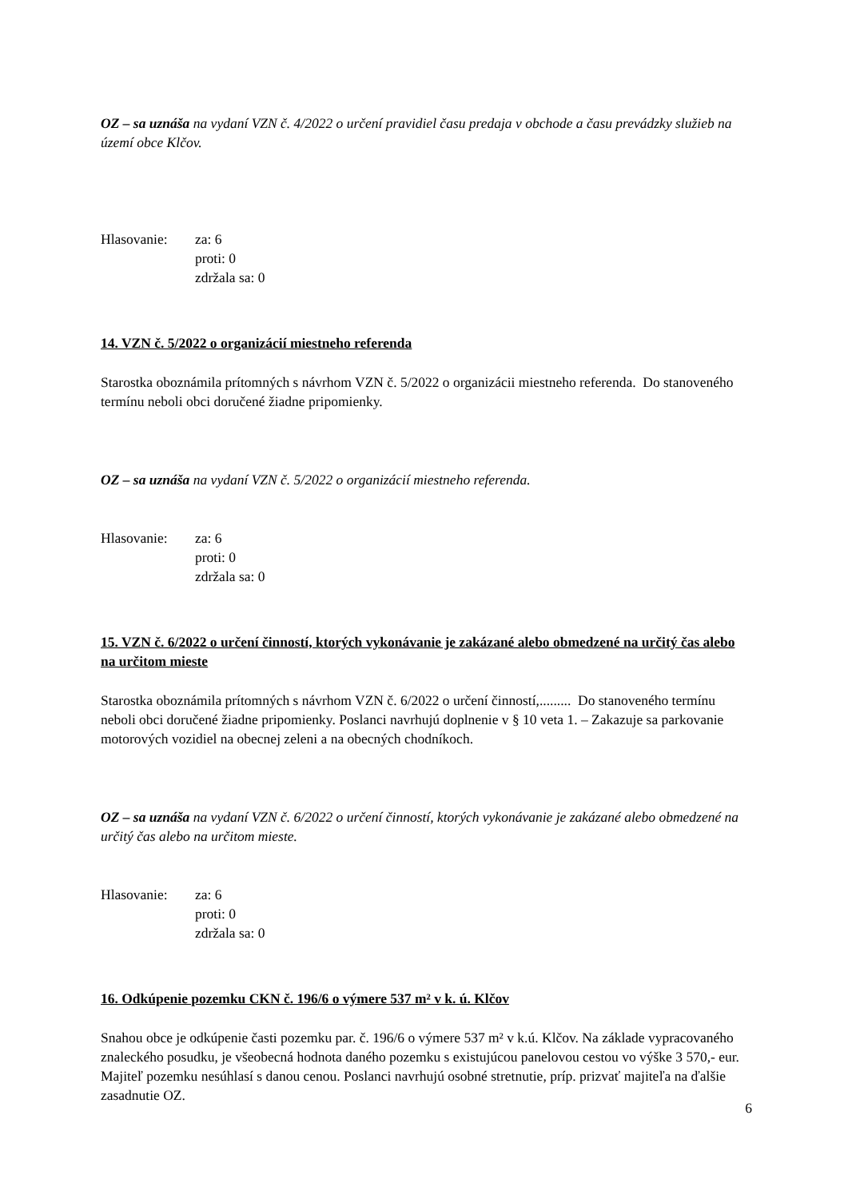OZ – sa uznáša na vydaní VZN č. 4/2022 o určení pravidiel času predaja v obchode a času prevádzky služieb na území obce Klčov.
Hlasovanie: za: 6
proti: 0
zdržala sa: 0
14. VZN č. 5/2022 o organizácií miestneho referenda
Starostka oboznámila prítomných s návrhom VZN č. 5/2022 o organizácii miestneho referenda. Do stanoveného termínu neboli obci doručené žiadne pripomienky.
OZ – sa uznáša na vydaní VZN č. 5/2022 o organizácií miestneho referenda.
Hlasovanie: za: 6
proti: 0
zdržala sa: 0
15. VZN č. 6/2022 o určení činností, ktorých vykonávanie je zakázané alebo obmedzené na určitý čas alebo na určitom mieste
Starostka oboznámila prítomných s návrhom VZN č. 6/2022 o určení činností,......... Do stanoveného termínu neboli obci doručené žiadne pripomienky. Poslanci navrhujú doplnenie v § 10 veta 1. – Zakazuje sa parkovanie motorových vozidiel na obecnej zeleni a na obecných chodníkoch.
OZ – sa uznáša na vydaní VZN č. 6/2022 o určení činností, ktorých vykonávanie je zakázané alebo obmedzené na určitý čas alebo na určitom mieste.
Hlasovanie: za: 6
proti: 0
zdržala sa: 0
16. Odkúpenie pozemku CKN č. 196/6 o výmere 537 m² v k. ú. Klčov
Snahou obce je odkúpenie časti pozemku par. č. 196/6 o výmere 537 m² v k.ú. Klčov. Na základe vypracovaného znaleckého posudku, je všeobecná hodnota daného pozemku s existujúcou panelovou cestou vo výške 3 570,- eur. Majiteľ pozemku nesúhlasí s danou cenou. Poslanci navrhujú osobné stretnutie, príp. prizvať majiteľa na ďalšie zasadnutie OZ.
6